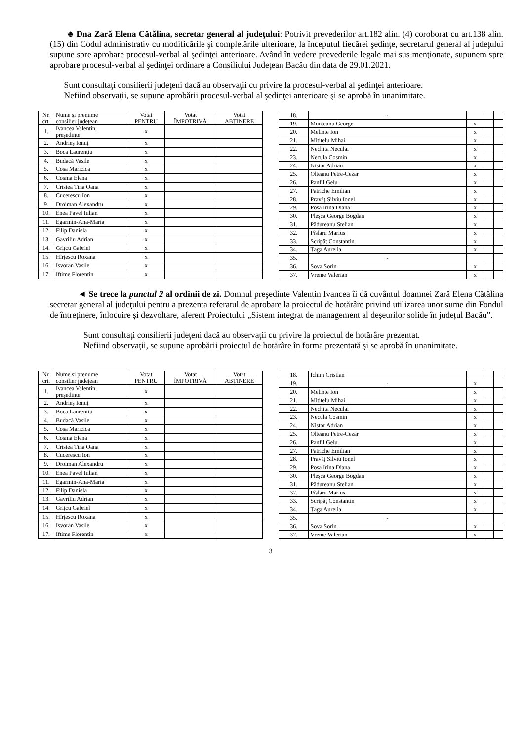♣ Dna Zară Elena Cătălina, secretar general al judeţului: Potrivit prevederilor art.182 alin. (4) coroborat cu art.138 alin. (15) din Codul administrativ cu modificările şi completările ulterioare, la începutul fiecărei şedinţe, secretarul general al judeţului supune spre aprobare procesul-verbal al şedinţei anterioare. Având în vedere prevederile legale mai sus menţionate, supunem spre aprobare procesul-verbal al şedinţei ordinare a Consiliului Judeţean Bacău din data de 29.01.2021.
Sunt consultaţi consilierii judeţeni dacă au observaţii cu privire la procesul-verbal al şedinţei anterioare.
Nefiind observaţii, se supune aprobării procesul-verbal al şedinţei anterioare şi se aprobă în unanimitate.
| Nr. crt. | Nume și prenume consilier județean | Votat PENTRU | Votat ÎMPOTRIVĂ | Votat ABȚINERE |
| --- | --- | --- | --- | --- |
| 1. | Ivancea Valentin, președinte | x | | |
| 2. | Andrieș Ionuț | x | | |
| 3. | Boca Laurențiu | x | | |
| 4. | Budacă Vasile | x | | |
| 5. | Coșa Maricica | x | | |
| 6. | Cosma Elena | x | | |
| 7. | Cristea Tina Oana | x | | |
| 8. | Cucerescu Ion | x | | |
| 9. | Droiman Alexandru | x | | |
| 10. | Enea Pavel Iulian | x | | |
| 11. | Egarmin-Ana-Maria | x | | |
| 12. | Filip Daniela | x | | |
| 13. | Gavriliu Adrian | x | | |
| 14. | Grițcu Gabriel | x | | |
| 15. | Hîrțescu Roxana | x | | |
| 16. | Isvoran Vasile | x | | |
| 17. | Iftime Florentin | x | | |
| 18. | - | | | |
| 19. | Munteanu George | x | | |
| 20. | Melinte Ion | x | | |
| 21. | Mititelu Mihai | x | | |
| 22. | Nechita Neculai | x | | |
| 23. | Necula Cosmin | x | | |
| 24. | Nistor Adrian | x | | |
| 25. | Olteanu Petre-Cezar | x | | |
| 26. | Panfil Gelu | x | | |
| 27. | Patriche Emilian | x | | |
| 28. | Pravăț Silviu Ionel | x | | |
| 29. | Poșa Irina Diana | x | | |
| 30. | Pleșca George Bogdan | x | | |
| 31. | Pădureanu Stelian | x | | |
| 32. | Pîslaru Marius | x | | |
| 33. | Scripăț Constantin | x | | |
| 34. | Țaga Aurelia | x | | |
| 35. | - | | | |
| 36. | Șova Sorin | x | | |
| 37. | Vreme Valerian | x | | |
◄ Se trece la punctul 2 al ordinii de zi. Domnul preşedinte Valentin Ivancea îi dă cuvântul doamnei Zară Elena Cătălina secretar general al judeţului pentru a prezenta referatul de aprobare la proiectul de hotărâre privind utilizarea unor sume din Fondul de întreținere, înlocuire și dezvoltare, aferent Proiectului „Sistem integrat de management al deșeurilor solide în județul Bacău”.
Sunt consultaţi consilierii judeţeni dacă au observaţii cu privire la proiectul de hotărâre prezentat.
Nefiind observaţii, se supune aprobării proiectul de hotărâre în forma prezentată şi se aprobă în unanimitate.
| Nr. crt. | Nume și prenume consilier județean | Votat PENTRU | Votat ÎMPOTRIVĂ | Votat ABȚINERE |
| --- | --- | --- | --- | --- |
| 1. | Ivancea Valentin, președinte | x | | |
| 2. | Andrieș Ionuț | x | | |
| 3. | Boca Laurențiu | x | | |
| 4. | Budacă Vasile | x | | |
| 5. | Coșa Maricica | x | | |
| 6. | Cosma Elena | x | | |
| 7. | Cristea Tina Oana | x | | |
| 8. | Cucerescu Ion | x | | |
| 9. | Droiman Alexandru | x | | |
| 10. | Enea Pavel Iulian | x | | |
| 11. | Egarmin-Ana-Maria | x | | |
| 12. | Filip Daniela | x | | |
| 13. | Gavriliu Adrian | x | | |
| 14. | Grițcu Gabriel | x | | |
| 15. | Hîrțescu Roxana | x | | |
| 16. | Isvoran Vasile | x | | |
| 17. | Iftime Florentin | x | | |
| 18. | Ichim Cristian | | | |
| 19. | - | x | | |
| 20. | Melinte Ion | x | | |
| 21. | Mititelu Mihai | x | | |
| 22. | Nechita Neculai | x | | |
| 23. | Necula Cosmin | x | | |
| 24. | Nistor Adrian | x | | |
| 25. | Olteanu Petre-Cezar | x | | |
| 26. | Panfil Gelu | x | | |
| 27. | Patriche Emilian | x | | |
| 28. | Pravăț Silviu Ionel | x | | |
| 29. | Poșa Irina Diana | x | | |
| 30. | Pleșca George Bogdan | x | | |
| 31. | Pădureanu Stelian | x | | |
| 32. | Pîslaru Marius | x | | |
| 33. | Scripăț Constantin | x | | |
| 34. | Țaga Aurelia | x | | |
| 35. | - | | | |
| 36. | Șova Sorin | x | | |
| 37. | Vreme Valerian | x | | |
3